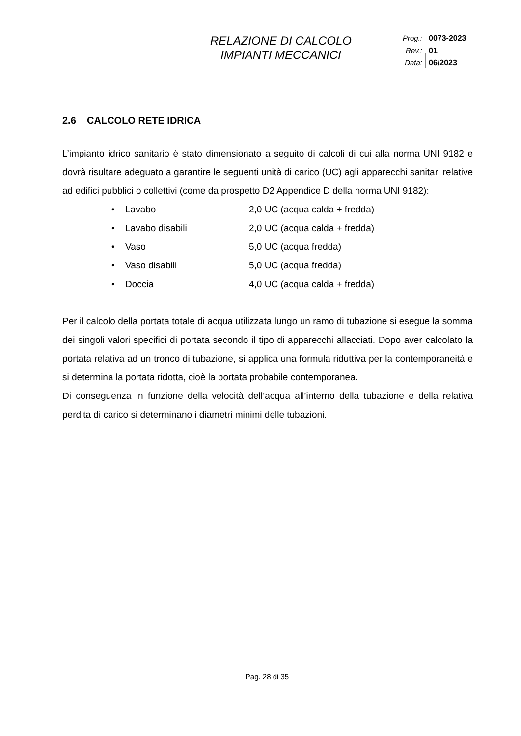RELAZIONE DI CALCOLO
IMPIANTI MECCANICI
Prog.:
Rev.:
Data:
0073-2023
01
06/2023
2.6 CALCOLO RETE IDRICA
L’impianto idrico sanitario è stato dimensionato a seguito di calcoli di cui alla norma UNI 9182 e dovrà risultare adeguato a garantire le seguenti unità di carico (UC) agli apparecchi sanitari relative ad edifici pubblici o collettivi (come da prospetto D2 Appendice D della norma UNI 9182):
• Lavabo 2,0 UC (acqua calda + fredda)
• Lavabo disabili 2,0 UC (acqua calda + fredda)
• Vaso 5,0 UC (acqua fredda)
• Vaso disabili 5,0 UC (acqua fredda)
• Doccia 4,0 UC (acqua calda + fredda)
Per il calcolo della portata totale di acqua utilizzata lungo un ramo di tubazione si esegue la somma dei singoli valori specifici di portata secondo il tipo di apparecchi allacciati. Dopo aver calcolato la portata relativa ad un tronco di tubazione, si applica una formula riduttiva per la contemporaneità e si determina la portata ridotta, cioè la portata probabile contemporanea.
Di conseguenza in funzione della velocità dell’acqua all’interno della tubazione e della relativa perdita di carico si determinano i diametri minimi delle tubazioni.
Pag. 28 di 35